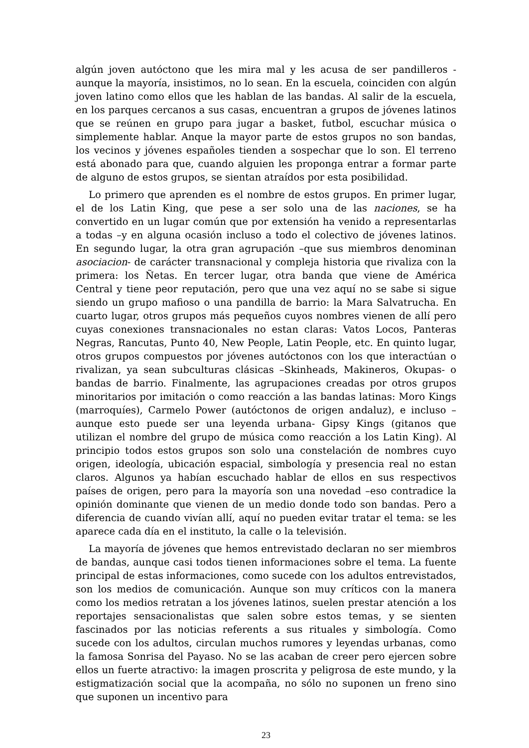algún joven autóctono que les mira mal y les acusa de ser pandilleros -aunque la mayoría, insistimos, no lo sean. En la escuela, coinciden con algún joven latino como ellos que les hablan de las bandas. Al salir de la escuela, en los parques cercanos a sus casas, encuentran a grupos de jóvenes latinos que se reúnen en grupo para jugar a basket, futbol, escuchar música o simplemente hablar. Anque la mayor parte de estos grupos no son bandas, los vecinos y jóvenes españoles tienden a sospechar que lo son. El terreno está abonado para que, cuando alguien les proponga entrar a formar parte de alguno de estos grupos, se sientan atraídos por esta posibilidad.
Lo primero que aprenden es el nombre de estos grupos. En primer lugar, el de los Latin King, que pese a ser solo una de las naciones, se ha convertido en un lugar común que por extensión ha venido a representarlas a todas –y en alguna ocasión incluso a todo el colectivo de jóvenes latinos. En segundo lugar, la otra gran agrupación –que sus miembros denominan asociacion- de carácter transnacional y compleja historia que rivaliza con la primera: los Ñetas. En tercer lugar, otra banda que viene de América Central y tiene peor reputación, pero que una vez aquí no se sabe si sigue siendo un grupo mafioso o una pandilla de barrio: la Mara Salvatrucha. En cuarto lugar, otros grupos más pequeños cuyos nombres vienen de allí pero cuyas conexiones transnacionales no estan claras: Vatos Locos, Panteras Negras, Rancutas, Punto 40, New People, Latin People, etc. En quinto lugar, otros grupos compuestos por jóvenes autóctonos con los que interactúan o rivalizan, ya sean subculturas clásicas –Skinheads, Makineros, Okupas- o bandas de barrio. Finalmente, las agrupaciones creadas por otros grupos minoritarios por imitación o como reacción a las bandas latinas: Moro Kings (marroquíes), Carmelo Power (autóctonos de origen andaluz), e incluso –aunque esto puede ser una leyenda urbana- Gipsy Kings (gitanos que utilizan el nombre del grupo de música como reacción a los Latin King). Al principio todos estos grupos son solo una constelación de nombres cuyo origen, ideología, ubicación espacial, simbología y presencia real no estan claros. Algunos ya habían escuchado hablar de ellos en sus respectivos países de origen, pero para la mayoría son una novedad –eso contradice la opinión dominante que vienen de un medio donde todo son bandas. Pero a diferencia de cuando vivían allí, aquí no pueden evitar tratar el tema: se les aparece cada día en el instituto, la calle o la televisión.
La mayoría de jóvenes que hemos entrevistado declaran no ser miembros de bandas, aunque casi todos tienen informaciones sobre el tema. La fuente principal de estas informaciones, como sucede con los adultos entrevistados, son los medios de comunicación. Aunque son muy críticos con la manera como los medios retratan a los jóvenes latinos, suelen prestar atención a los reportajes sensacionalistas que salen sobre estos temas, y se sienten fascinados por las noticias referents a sus rituales y simbología. Como sucede con los adultos, circulan muchos rumores y leyendas urbanas, como la famosa Sonrisa del Payaso. No se las acaban de creer pero ejercen sobre ellos un fuerte atractivo: la imagen proscrita y peligrosa de este mundo, y la estigmatización social que la acompaña, no sólo no suponen un freno sino que suponen un incentivo para
23